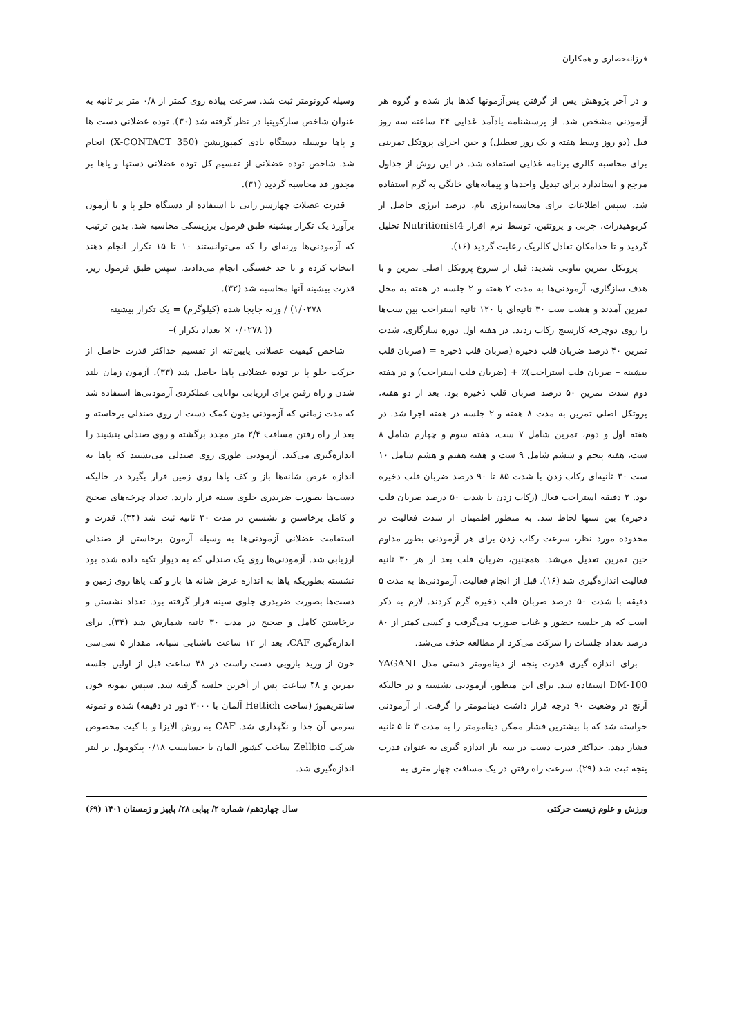فرزانه‌حصاری و همکاران
و در آخر پژوهش پس از گرفتن پس‌آزمونها کدها باز شده و گروه هر آزمودنی مشخص شد. از پرسشنامه یادآمد غذایی ۲۴ ساعته سه روز قبل (دو روز وسط هفته و یک روز تعطیل) و حین اجرای پروتکل تمرینی برای محاسبه کالری برنامه غذایی استفاده شد. در این روش از جداول مرجع و استاندارد برای تبدیل واحدها و پیمانه‌های خانگی به گرم استفاده شد، سپس اطلاعات برای محاسبه‌انرژی تام، درصد انرژی حاصل از کربوهیدرات، چربی و پروتئین، توسط نرم افزار Nutritionist4 تحلیل گردید و تا حدامکان تعادل کالریک رعایت گردید (۱۶).
پروتکل تمرین تناوبی شدید: قبل از شروع پروتکل اصلی تمرین و با هدف سازگاری، آزمودنی‌ها به مدت ۲ هفته و ۲ جلسه در هفته به محل تمرین آمدند و هشت ست ۳۰ ثانیه‌ای با ۱۲۰ ثانیه استراحت بین ست‌ها را روی دوچرخه کارسنج رکاب زدند. در هفته اول دوره سازگاری، شدت تمرین ۴۰ درصد ضربان قلب ذخیره (ضربان قلب ذخیره = (ضربان قلب بیشینه – ضربان قلب استراحت)٪ + (ضربان قلب استراحت) و در هفته دوم شدت تمرین ۵۰ درصد ضربان قلب ذخیره بود. بعد از دو هفته، پروتکل اصلی تمرین به مدت ۸ هفته و ۲ جلسه در هفته اجرا شد. در هفته اول و دوم، تمرین شامل ۷ ست، هفته سوم و چهارم شامل ۸ ست، هفته پنجم و ششم شامل ۹ ست و هفته هفتم و هشم شامل ۱۰ ست ۳۰ ثانیه‌ای رکاب زدن با شدت ۸۵ تا ۹۰ درصد ضربان قلب ذخیره بود. ۲ دقیقه استراحت فعال (رکاب زدن با شدت ۵۰ درصد ضربان قلب ذخیره) بین ستها لحاظ شد. به منظور اطمینان از شدت فعالیت در محدوده مورد نظر، سرعت رکاب زدن برای هر آزمودنی بطور مداوم حین تمرین تعدیل می‌شد. همچنین، ضربان قلب بعد از هر ۳۰ ثانیه فعالیت اندازه‌گیری شد (۱۶). قبل از انجام فعالیت، آزمودنی‌ها به مدت ۵ دقیقه با شدت ۵۰ درصد ضربان قلب ذخیره گرم کردند. لازم به ذکر است که هر جلسه حضور و غیاب صورت می‌گرفت و کسی کمتر از ۸۰ درصد تعداد جلسات را شرکت می‌کرد از مطالعه حذف می‌شد.
برای اندازه گیری قدرت پنجه از دینامومتر دستی مدل YAGANI DM-100 استفاده شد. برای این منظور، آزمودنی نشسته و در حالیکه آرنج در وضعیت ۹۰ درجه قرار داشت دینامومتر را گرفت. از آزمودنی خواسته شد که با بیشترین فشار ممکن دینامومتر را به مدت ۳ تا ۵ ثانیه فشار دهد. حداکثر قدرت دست در سه بار اندازه گیری به عنوان قدرت پنجه ثبت شد (۲۹). سرعت راه رفتن در یک مسافت چهار متری به
وسیله کرونومتر ثبت شد. سرعت پیاده روی کمتر از ۰/۸ متر بر ثانیه به عنوان شاخص سارکوپنیا در نظر گرفته شد (۳۰). توده عضلانی دست ها و پاها بوسیله دستگاه بادی کمپوزیشن (X-CONTACT 350) انجام شد. شاخص توده عضلانی از تقسیم کل توده عضلانی دستها و پاها بر مجذور قد محاسبه گردید (۳۱).
قدرت عضلات چهارسر رانی با استفاده از دستگاه جلو پا و با آزمون برآورد یک تکرار بیشینه طبق فرمول برزیسکی محاسبه شد. بدین ترتیب که آزمودنی‌ها وزنه‌ای را که می‌توانستند ۱۰ تا ۱۵ تکرار انجام دهند انتخاب کرده و تا حد خستگی انجام می‌دادند. سپس طبق فرمول زیر، قدرت بیشینه آنها محاسبه شد (۳۲).
۱/۰۲۷۸) / وزنه جابجا شده (کیلوگرم) = یک تکرار بیشینه
(( ۰/۰۲۷۸ × تعداد تکرار )–
شاخص کیفیت عضلانی پایین‌تنه از تقسیم حداکثر قدرت حاصل از حرکت جلو پا بر توده عضلانی پاها حاصل شد (۳۳). آزمون زمان بلند شدن و راه رفتن برای ارزیابی توانایی عملکردی آزمودنی‌ها استفاده شد که مدت زمانی که آزمودنی بدون کمک دست از روی صندلی برخاسته و بعد از راه رفتن مسافت ۲/۴ متر مجدد برگشته و روی صندلی بنشیند را اندازه‌گیری می‌کند. آزمودنی طوری روی صندلی می‌نشیند که پاها به اندازه عرض شانه‌ها باز و کف پاها روی زمین قرار بگیرد در حالیکه دست‌ها بصورت ضربدری جلوی سینه قرار دارند. تعداد چرخه‌های صحیح و کامل برخاستن و نشستن در مدت ۳۰ ثانیه ثبت شد (۳۴). قدرت و استقامت عضلانی آزمودنی‌ها به وسیله آزمون برخاستن از صندلی ارزیابی شد. آزمودنی‌ها روی یک صندلی که به دیوار تکیه داده شده بود نشسته بطوریکه پاها به اندازه عرض شانه ها باز و کف پاها روی زمین و دست‌ها بصورت ضربدری جلوی سینه قرار گرفته بود. تعداد نشستن و برخاستن کامل و صحیح در مدت ۳۰ ثانیه شمارش شد (۳۴). برای اندازه‌گیری CAF، بعد از ۱۲ ساعت ناشتایی شبانه، مقدار ۵ سی‌سی خون از ورید بازویی دست راست در ۴۸ ساعت قبل از اولین جلسه تمرین و ۴۸ ساعت پس از آخرین جلسه گرفته شد. سپس نمونه خون سانتریفیوژ (ساخت Hettich آلمان با ۳۰۰۰ دور در دقیقه) شده و نمونه سرمی آن جدا و نگهداری شد. CAF به روش الایزا و با کیت مخصوص شرکت Zellbio ساخت کشور آلمان با حساسیت ۰/۱۸ پیکومول بر لیتر اندازه‌گیری شد.
ورزش و علوم زیست حرکتی سال چهاردهم/ شماره ۲/ پیاپی ۲۸/ پاییز و زمستان ۱۴۰۱ (۶۹)